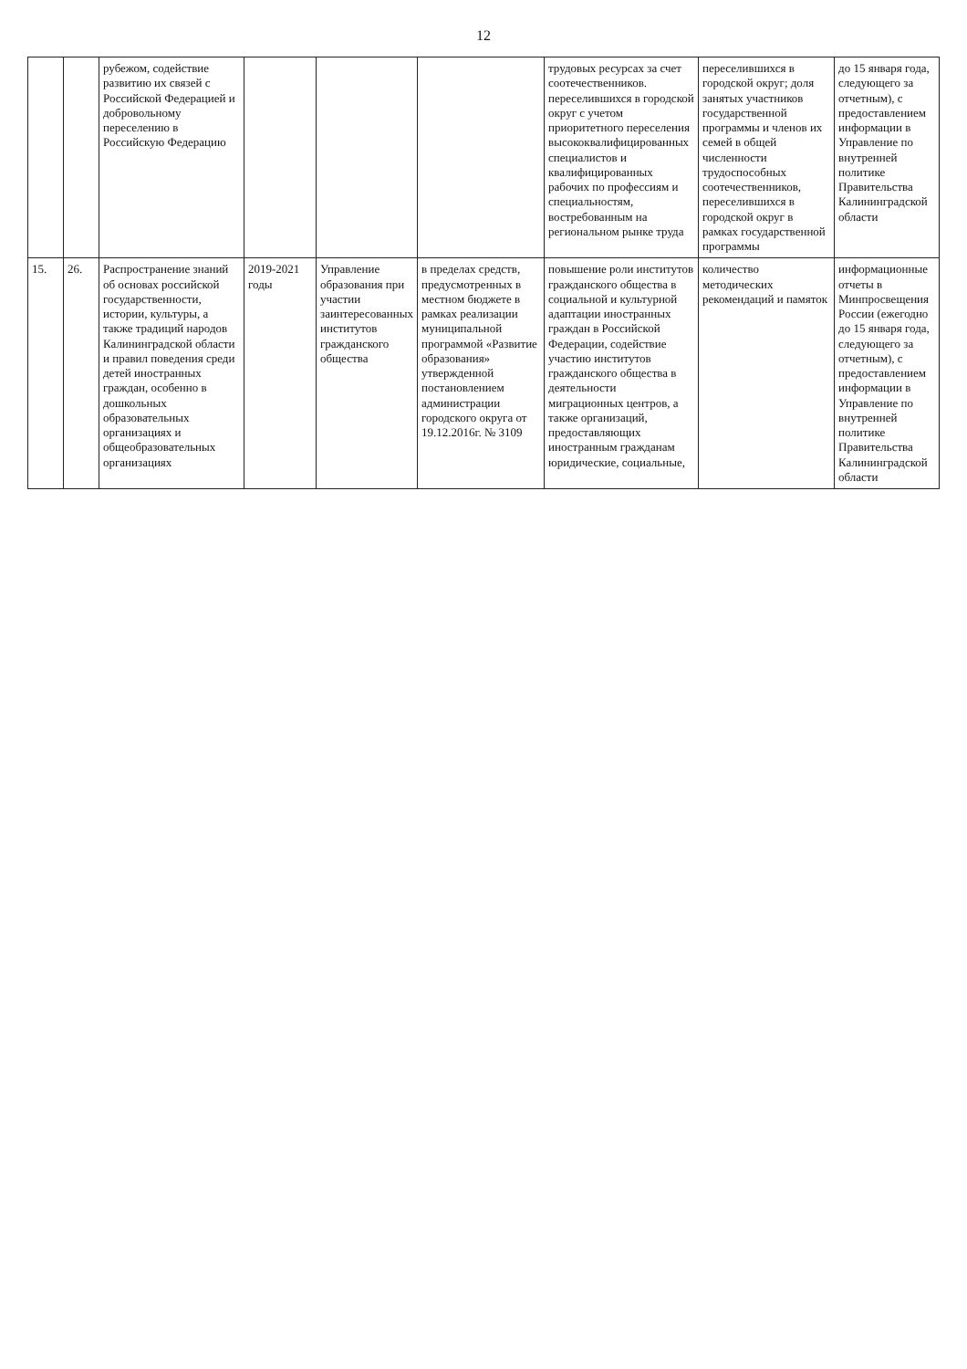12
| | | рубежом, содействие развитию их связей с Российской Федерацией и добровольному переселению в Российскую Федерацию | | | | трудовых ресурсах за счет соотечественников. переселившихся в городской округ с учетом приоритетного переселения высококвалифицированных специалистов и квалифицированных рабочих по профессиям и специальностям, востребованным на региональном рынке труда | переселившихся в городской округ; доля занятых участников государственной программы и членов их семей в общей численности трудоспособных соотечественников, переселившихся в городской округ в рамках государственной программы | до 15 января года, следующего за отчетным), с предоставлением информации в Управление по внутренней политике Правительства Калининградской области |
| 15. | 26. | Распространение знаний об основах российской государственности, истории, культуры, а также традиций народов Калининградской области и правил поведения среди детей иностранных граждан, особенно в дошкольных образовательных организациях и общеобразовательных организациях | 2019-2021 годы | Управление образования при участии заинтересованных институтов гражданского общества | в пределах средств, предусмотренных в местном бюджете в рамках реализации муниципальной программой «Развитие образования» утвержденной постановлением администрации городского округа от 19.12.2016г. № 3109 | повышение роли институтов гражданского общества в социальной и культурной адаптации иностранных граждан в Российской Федерации, содействие участию институтов гражданского общества в деятельности миграционных центров, а также организаций, предоставляющих иностранным гражданам юридические, социальные, | количество методических рекомендаций и памяток | информационные отчеты в Минпросвещения России (ежегодно до 15 января года, следующего за отчетным), с предоставлением информации в Управление по внутренней политике Правительства Калининградской области |